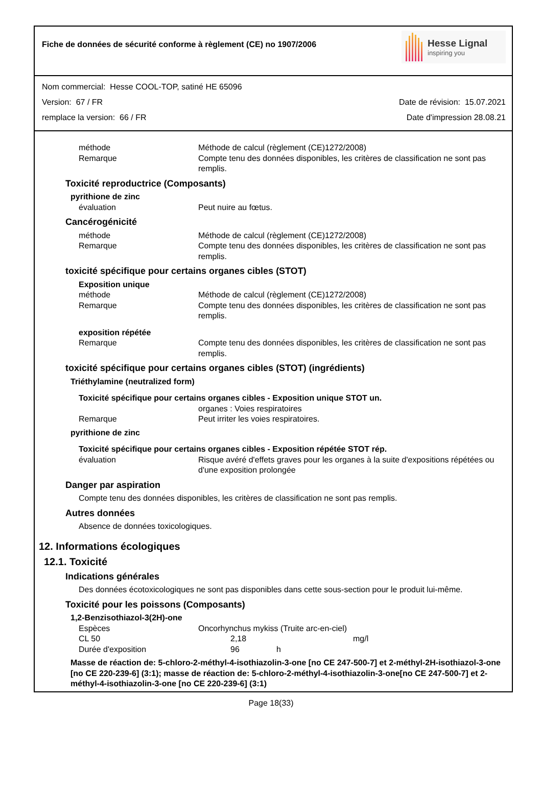Fiche de données de sécurité conforme à règlement (CE) no 1907/2006
Hesse Lignal
inspiring you
Nom commercial: Hesse COOL-TOP, satiné HE 65096
Version: 67 / FR Date de révision: 15.07.2021
remplace la version: 66 / FR Date d'impression 28.08.21
méthode Méthode de calcul (règlement (CE)1272/2008)
Remarque Compte tenu des données disponibles, les critères de classification ne sont pas remplis.
Toxicité reproductrice (Composants)
pyrithione de zinc
évaluation Peut nuire au fœtus.
Cancérogénicité
méthode Méthode de calcul (règlement (CE)1272/2008)
Remarque Compte tenu des données disponibles, les critères de classification ne sont pas remplis.
toxicité spécifique pour certains organes cibles (STOT)
Exposition unique
méthode Méthode de calcul (règlement (CE)1272/2008)
Remarque Compte tenu des données disponibles, les critères de classification ne sont pas remplis.
exposition répétée
Remarque Compte tenu des données disponibles, les critères de classification ne sont pas remplis.
toxicité spécifique pour certains organes cibles (STOT) (ingrédients)
Triéthylamine (neutralized form)
Toxicité spécifique pour certains organes cibles - Exposition unique STOT un.
organes : Voies respiratoires
Remarque Peut irriter les voies respiratoires.
pyrithione de zinc
Toxicité spécifique pour certains organes cibles - Exposition répétée STOT rép.
évaluation Risque avéré d'effets graves pour les organes à la suite d'expositions répétées ou d'une exposition prolongée
Danger par aspiration
Compte tenu des données disponibles, les critères de classification ne sont pas remplis.
Autres données
Absence de données toxicologiques.
12. Informations écologiques
12.1. Toxicité
Indications générales
Des données écotoxicologiques ne sont pas disponibles dans cette sous-section pour le produit lui-même.
Toxicité pour les poissons (Composants)
1,2-Benzisothiazol-3(2H)-one
Espèces Oncorhynchus mykiss (Truite arc-en-ciel)
CL 50 2,18 mg/l
Durée d'exposition 96 h
Masse de réaction de: 5-chloro-2-méthyl-4-isothiazolin-3-one [no CE 247-500-7] et 2-méthyl-2H-isothiazol-3-one [no CE 220-239-6] (3:1); masse de réaction de: 5-chloro-2-méthyl-4-isothiazolin-3-one[no CE 247-500-7] et 2-méthyl-4-isothiazolin-3-one [no CE 220-239-6] (3:1)
Page 18(33)